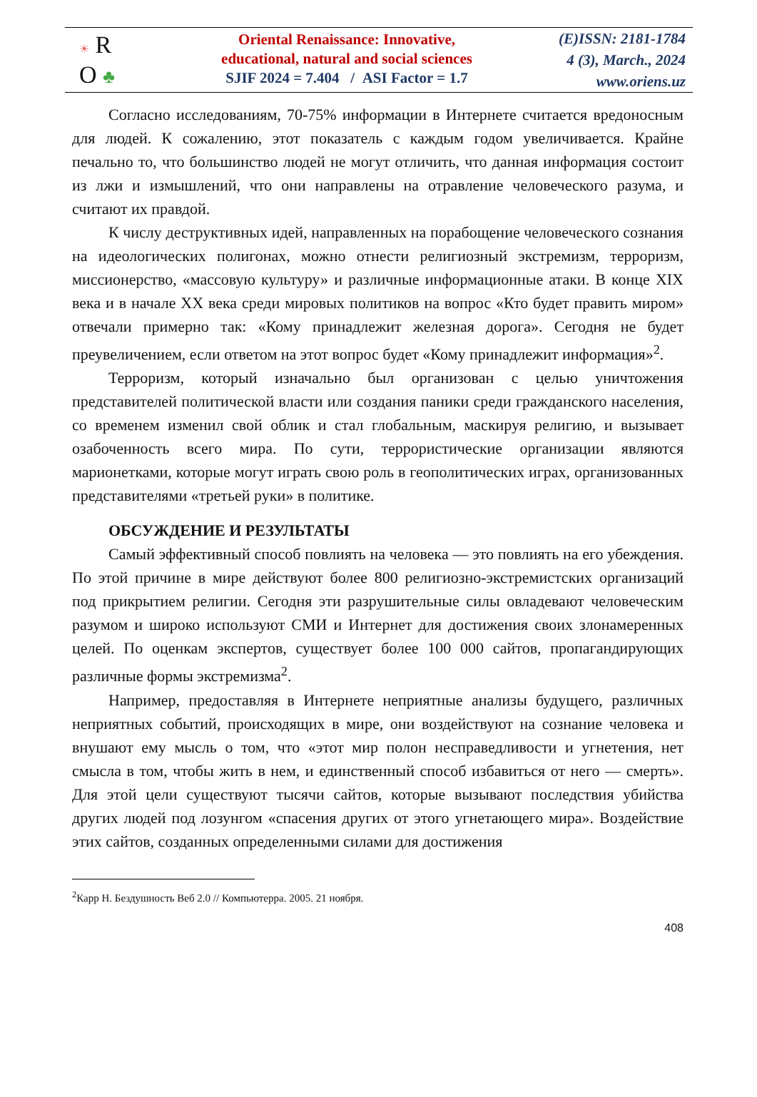☀ R
O ♣
Oriental Renaissance: Innovative,
educational, natural and social sciences
SJIF 2024 = 7.404 / ASI Factor = 1.7
(E)ISSN: 2181-1784
4 (3), March., 2024
www.oriens.uz
Согласно исследованиям, 70-75% информации в Интернете считается вредоносным для людей. К сожалению, этот показатель с каждым годом увеличивается. Крайне печально то, что большинство людей не могут отличить, что данная информация состоит из лжи и измышлений, что они направлены на отравление человеческого разума, и считают их правдой.
К числу деструктивных идей, направленных на порабощение человеческого сознания на идеологических полигонах, можно отнести религиозный экстремизм, терроризм, миссионерство, «массовую культуру» и различные информационные атаки. В конце XIX века и в начале XX века среди мировых политиков на вопрос «Кто будет править миром» отвечали примерно так: «Кому принадлежит железная дорога». Сегодня не будет преувеличением, если ответом на этот вопрос будет «Кому принадлежит информация»<sup>2</sup>.
Терроризм, который изначально был организован с целью уничтожения представителей политической власти или создания паники среди гражданского населения, со временем изменил свой облик и стал глобальным, маскируя религию, и вызывает озабоченность всего мира. По сути, террористические организации являются марионетками, которые могут играть свою роль в геополитических играх, организованных представителями «третьей руки» в политике.
ОБСУЖДЕНИЕ И РЕЗУЛЬТАТЫ
Самый эффективный способ повлиять на человека — это повлиять на его убеждения. По этой причине в мире действуют более 800 религиозно-экстремистских организаций под прикрытием религии. Сегодня эти разрушительные силы овладевают человеческим разумом и широко используют СМИ и Интернет для достижения своих злонамеренных целей. По оценкам экспертов, существует более 100 000 сайтов, пропагандирующих различные формы экстремизма<sup>2</sup>.
Например, предоставляя в Интернете неприятные анализы будущего, различных неприятных событий, происходящих в мире, они воздействуют на сознание человека и внушают ему мысль о том, что «этот мир полон несправедливости и угнетения, нет смысла в том, чтобы жить в нем, и единственный способ избавиться от него — смерть». Для этой цели существуют тысячи сайтов, которые вызывают последствия убийства других людей под лозунгом «спасения других от этого угнетающего мира». Воздействие этих сайтов, созданных определенными силами для достижения
<sup>2</sup> Карр Н. Бездушность Веб 2.0 // Компьютерра. 2005. 21 ноября.
408